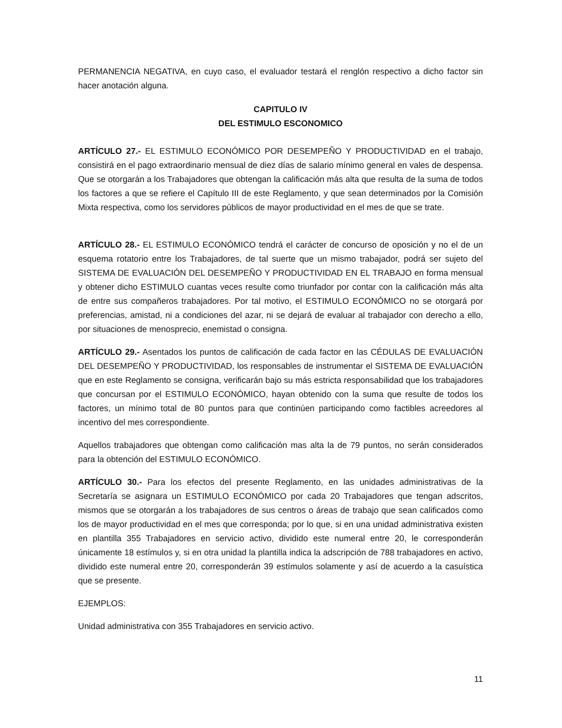PERMANENCIA NEGATIVA, en cuyo caso, el evaluador testará el renglón respectivo a dicho factor sin hacer anotación alguna.
CAPITULO IV
DEL ESTIMULO ESCONOMICO
ARTÍCULO 27.- EL ESTIMULO ECONÓMICO POR DESEMPEÑO Y PRODUCTIVIDAD en el trabajo, consistirá en el pago extraordinario mensual de diez días de salario mínimo general en vales de despensa. Que se otorgarán a los Trabajadores que obtengan la calificación más alta que resulta de la suma de todos los factores a que se refiere el Capítulo III de este Reglamento, y que sean determinados por la Comisión Mixta respectiva, como los servidores públicos de mayor productividad en el mes de que se trate.
ARTÍCULO 28.- EL ESTIMULO ECONÓMICO tendrá el carácter de concurso de oposición y no el de un esquema rotatorio entre los Trabajadores, de tal suerte que un mismo trabajador, podrá ser sujeto del SISTEMA DE EVALUACIÓN DEL DESEMPEÑO Y PRODUCTIVIDAD EN EL TRABAJO en forma mensual y obtener dicho ESTIMULO cuantas veces resulte como triunfador por contar con la calificación más alta de entre sus compañeros trabajadores. Por tal motivo, el ESTIMULO ECONÓMICO no se otorgará por preferencias, amistad, ni a condiciones del azar, ni se dejará de evaluar al trabajador con derecho a ello, por situaciones de menosprecio, enemistad o consigna.
ARTÍCULO 29.- Asentados los puntos de calificación de cada factor en las CÉDULAS DE EVALUACIÓN DEL DESEMPEÑO Y PRODUCTIVIDAD, los responsables de instrumentar el SISTEMA DE EVALUACIÓN que en este Reglamento se consigna, verificarán bajo su más estricta responsabilidad que los trabajadores que concursan por el ESTIMULO ECONÓMICO, hayan obtenido con la suma que resulte de todos los factores, un mínimo total de 80 puntos para que continúen participando como factibles acreedores al incentivo del mes correspondiente.
Aquellos trabajadores que obtengan como calificación mas alta la de 79 puntos, no serán considerados para la obtención del ESTIMULO ECONÓMICO.
ARTÍCULO 30.- Para los efectos del presente Reglamento, en las unidades administrativas de la Secretaría se asignara un ESTIMULO ECONÓMICO por cada 20 Trabajadores que tengan adscritos, mismos que se otorgarán a los trabajadores de sus centros o áreas de trabajo que sean calificados como los de mayor productividad en el mes que corresponda; por lo que, si en una unidad administrativa existen en plantilla 355 Trabajadores en servicio activo, dividido este numeral entre 20, le corresponderán únicamente 18 estímulos y, si en otra unidad la plantilla indica la adscripción de 788 trabajadores en activo, dividido este numeral entre 20, corresponderán 39 estímulos solamente y así de acuerdo a la casuística que se presente.
EJEMPLOS:
Unidad administrativa con 355 Trabajadores en servicio activo.
11